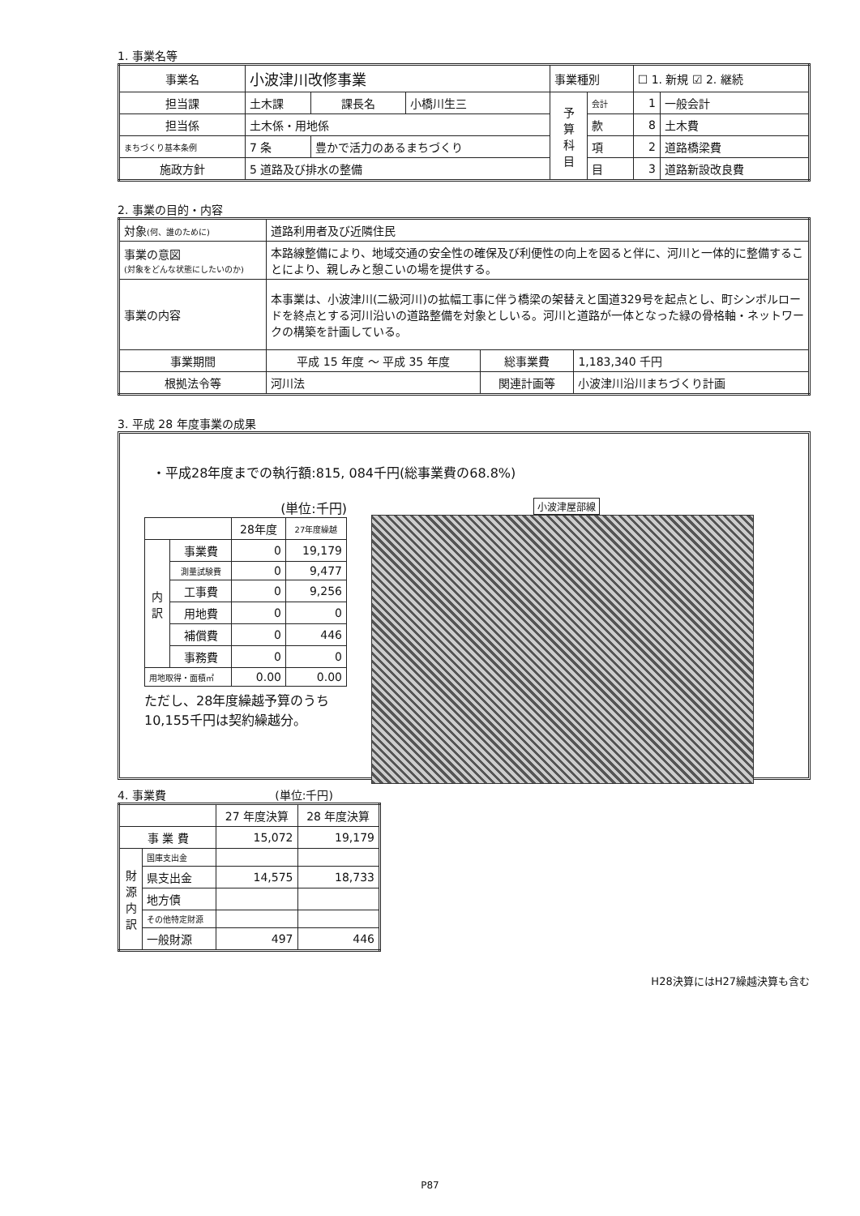1. 事業名等
| 事業名 | 小波津川改修事業 | | | 事業種別 | | ☐ 1. 新規 ☑ 2. 継続 | |
| 担当課 | 土木課 | 課長名 | 小橋川生三 | 予 算 科 目 | 会計 | 1 | 一般会計 |
| 担当係 | 土木係・用地係 | | | | 款 | 8 | 土木費 |
| まちづくり基本条例 | 7 条 | 豊かで活力のあるまちづくり | | | 項 | 2 | 道路橋梁費 |
| 施政方針 | 5 道路及び排水の整備 | | | | 目 | 3 | 道路新設改良費 |
2. 事業の目的・内容
| 対象 (何、誰のために) | 道路利用者及び近隣住民 | | |
| 事業の意図 (対象をどんな状態にしたいのか) | 本路線整備により、地域交通の安全性の確保及び利便性の向上を図ると伴に、河川と一体的に整備することにより、親しみと憩こいの場を提供する。 | | |
| 事業の内容 | 本事業は、小波津川(二級河川)の拡幅工事に伴う橋梁の架替えと国道329号を起点とし、町シンボルロードを終点とする河川沿いの道路整備を対象としいる。河川と道路が一体となった緑の骨格軸・ネットワークの構築を計画している。 | | |
| 事業期間 | 平成 15 年度 ～ 平成 35 年度 | 総事業費 | 1,183,340 千円 |
| 根拠法令等 | 河川法 | 関連計画等 | 小波津川沿川まちづくり計画 |
3. 平成 28 年度事業の成果
・平成28年度までの執行額:815, 084千円(総事業費の68.8%)
(単位:千円)
| | | 28年度 | 27年度繰越 |
| --- | --- | --- | --- |
| 内 訳 | 事業費 | 0 | 19,179 |
| | 測量試験費 | 0 | 9,477 |
| | 工事費 | 0 | 9,256 |
| | 用地費 | 0 | 0 |
| | 補償費 | 0 | 446 |
| | 事務費 | 0 | 0 |
| 用地取得・面積㎡ | | 0.00 | 0.00 |
ただし、28年度繰越予算のうち
10,155千円は契約繰越分。
小波津屋部線
4. 事業費 (単位:千円)
| | | 27 年度決算 | 28 年度決算 |
| --- | --- | --- | --- |
| 事 業 費 | | 15,072 | 19,179 |
| 財 源 内 訳 | 国庫支出金 | | |
| | 県支出金 | 14,575 | 18,733 |
| | 地方債 | | |
| | その他特定財源 | | |
| | 一般財源 | 497 | 446 |
H28決算にはH27繰越決算も含む
P87